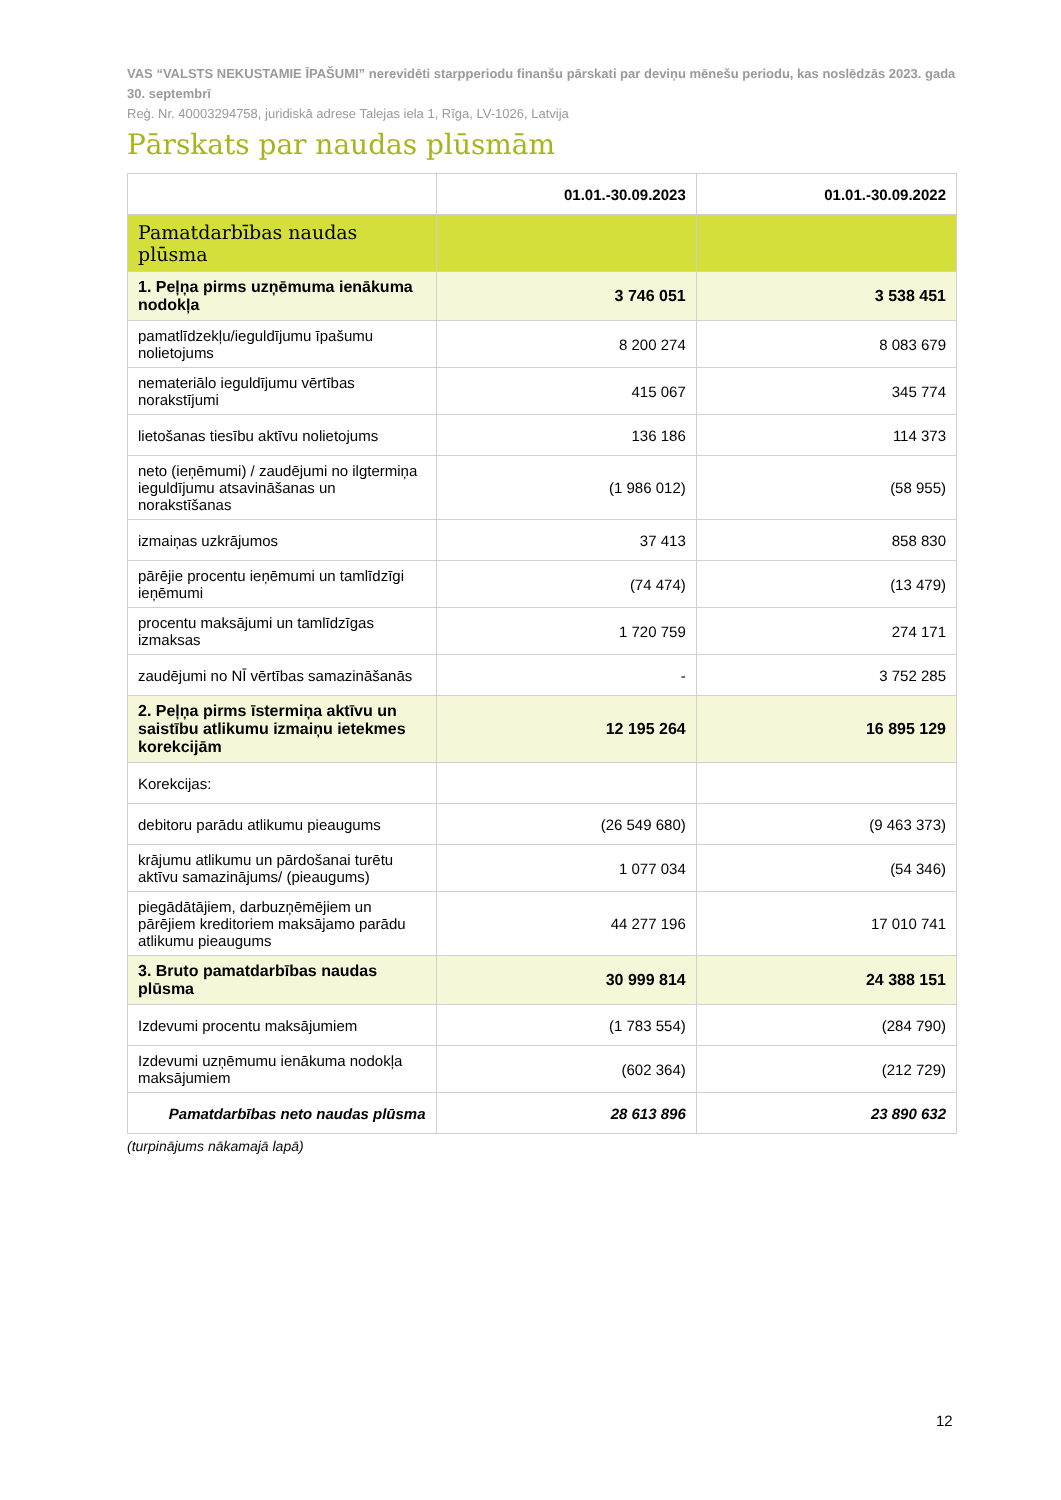VAS “VALSTS NEKUSTAMIE ĪPAŠUMI” nerevidēti starpperiodu finanšu pārskati par deviņu mēnešu periodu, kas noslēdzās 2023. gada 30. septembrī
Reģ. Nr. 40003294758, juridiskā adrese Talejas iela 1, Rīga, LV-1026, Latvija
Pārskats par naudas plūsmām
| | 01.01.-30.09.2023 | 01.01.-30.09.2022 |
| --- | --- | --- |
| Pamatdarbības naudas plūsma | | |
| 1. Peļņa pirms uzņēmuma ienākuma nodokļa | 3 746 051 | 3 538 451 |
| pamatlīdzekļu/ieguldījumu īpašumu nolietojums | 8 200 274 | 8 083 679 |
| nemateriālo ieguldījumu vērtības norakstījumi | 415 067 | 345 774 |
| lietošanas tiesību aktīvu nolietojums | 136 186 | 114 373 |
| neto (ieņēmumi) / zaudējumi no ilgtermiņa ieguldījumu atsavināšanas un norakstīšanas | (1 986 012) | (58 955) |
| izmaiņas uzkrājumos | 37 413 | 858 830 |
| pārējie procentu ieņēmumi un tamlīdzīgi ieņēmumi | (74 474) | (13 479) |
| procentu maksājumi un tamlīdzīgas izmaksas | 1 720 759 | 274 171 |
| zaudējumi no NĪ vērtības samazināšanās | - | 3 752 285 |
| 2. Peļņa pirms īstermiņa aktīvu un saistību atlikumu izmaiņu ietekmes korekcijām | 12 195 264 | 16 895 129 |
| Korekcijas: | | |
| debitoru parādu atlikumu pieaugums | (26 549 680) | (9 463 373) |
| krājumu atlikumu un pārdošanai turētu aktīvu samazinājums/ (pieaugums) | 1 077 034 | (54 346) |
| piegādātājiem, darbuzņēmējiem un pārējiem kreditoriem maksājamo parādu atlikumu pieaugums | 44 277 196 | 17 010 741 |
| 3. Bruto pamatdarbības naudas plūsma | 30 999 814 | 24 388 151 |
| Izdevumi procentu maksājumiem | (1 783 554) | (284 790) |
| Izdevumi uzņēmumu ienākuma nodokļa maksājumiem | (602 364) | (212 729) |
| Pamatdarbības neto naudas plūsma | 28 613 896 | 23 890 632 |
(turpinājums nākamajā lapā)
12